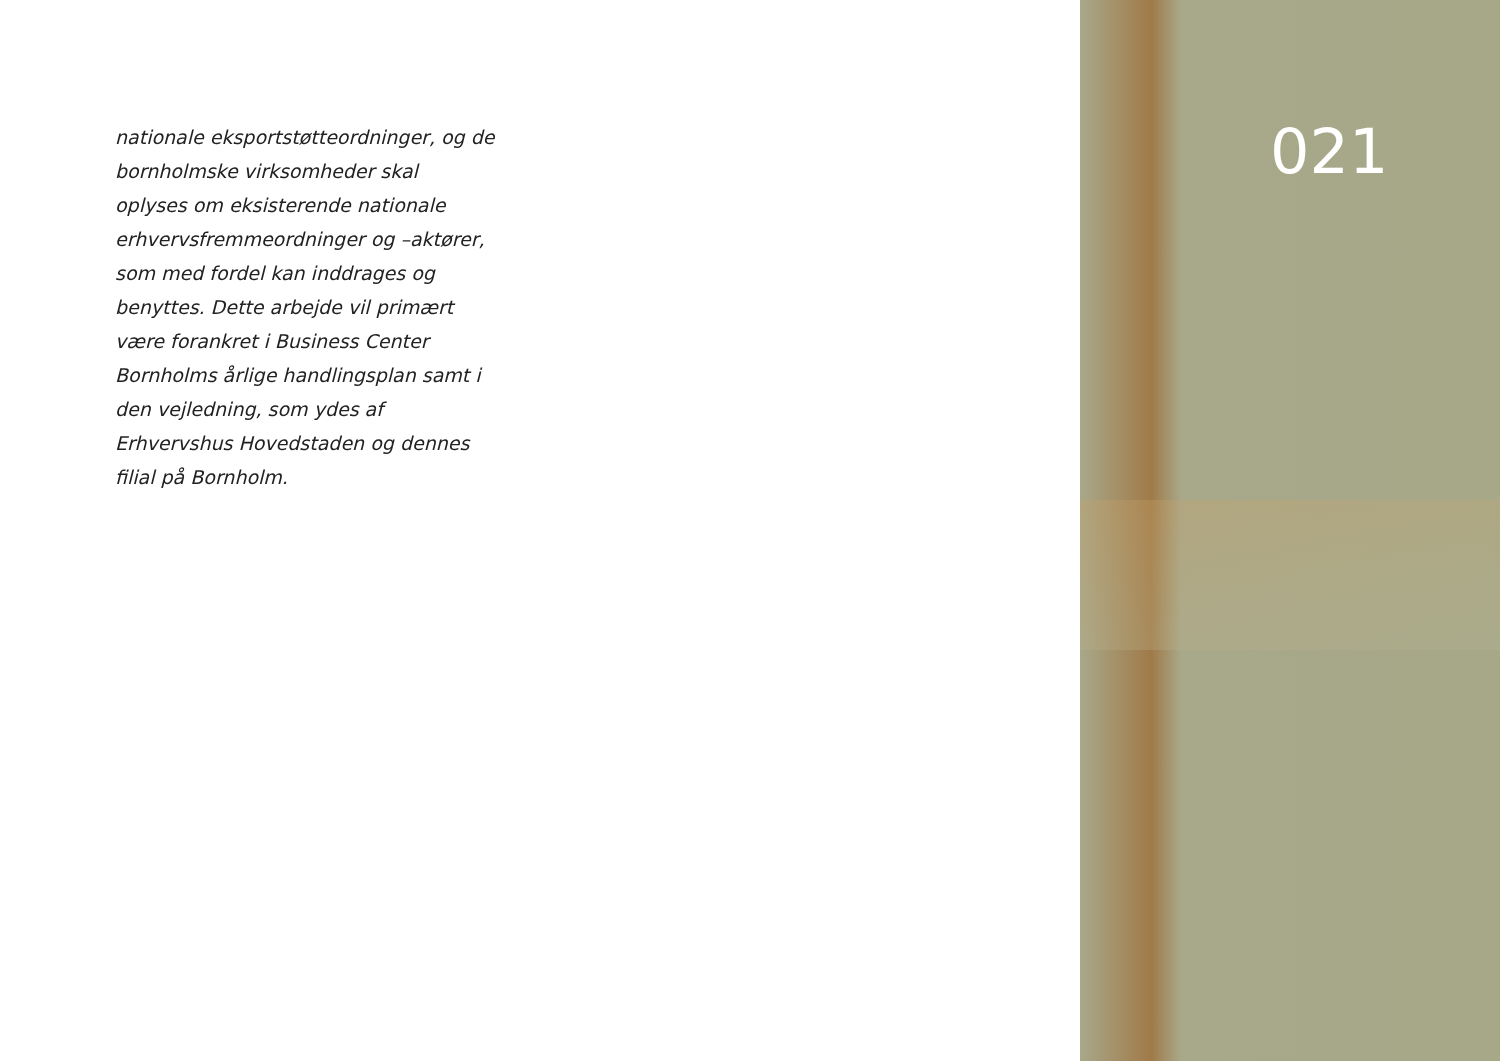nationale eksportstøtteordninger, og de bornholmske virksomheder skal oplyses om eksisterende nationale erhvervs­fremmeordninger og –aktører, som med fordel kan inddrages og benyttes. Dette arbejde vil primært være forank­ret i Business Center Bornholms årlige handlingsplan samt i den vejledning, som ydes af Erhvervshus Hovedstaden og dennes filial på Bornholm.
021